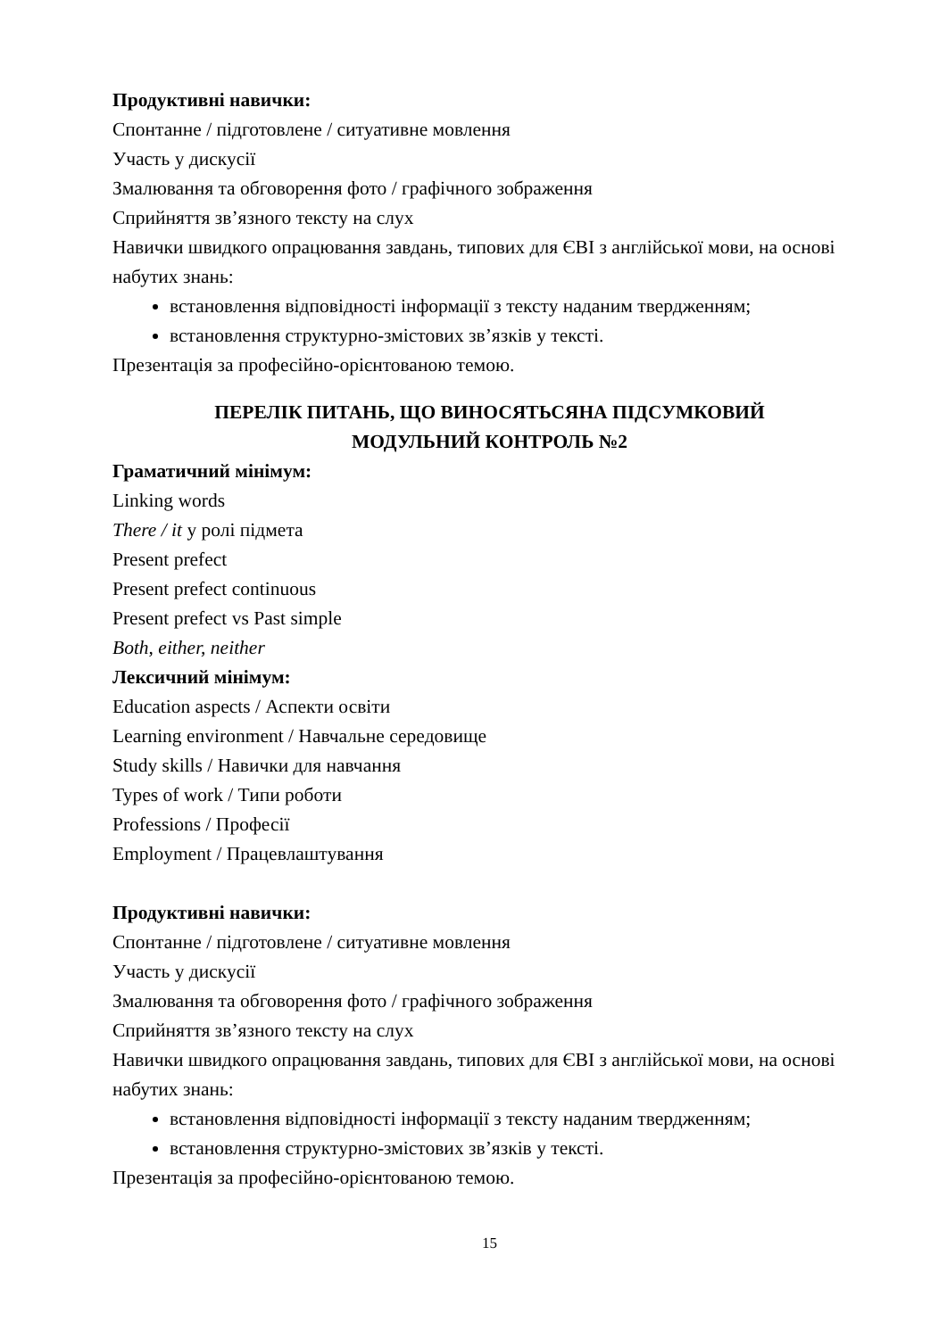Продуктивні навички:
Спонтанне / підготовлене / ситуативне мовлення
Участь у дискусії
Змалювання та обговорення фото / графічного зображення
Сприйняття зв’язного тексту на слух
Навички швидкого опрацювання завдань, типових для ЄВІ з англійської мови, на основі набутих знань:
встановлення відповідності інформації з тексту наданим твердженням;
встановлення структурно-змістових зв’язків у тексті.
Презентація за професійно-орієнтованою темою.
ПЕРЕЛІК ПИТАНЬ, ЩО ВИНОСЯТЬСЯНА ПІДСУМКОВИЙ
МОДУЛЬНИЙ КОНТРОЛЬ №2
Граматичний мінімум:
Linking words
There / it у ролі підмета
Present prefect
Present prefect continuous
Present prefect vs Past simple
Both, either, neither
Лексичний мінімум:
Education aspects / Аспекти освіти
Learning environment / Навчальне середовище
Study skills / Навички для навчання
Types of work / Типи роботи
Professions / Професії
Employment / Працевлаштування
Продуктивні навички:
Спонтанне / підготовлене / ситуативне мовлення
Участь у дискусії
Змалювання та обговорення фото / графічного зображення
Сприйняття зв’язного тексту на слух
Навички швидкого опрацювання завдань, типових для ЄВІ з англійської мови, на основі набутих знань:
встановлення відповідності інформації з тексту наданим твердженням;
встановлення структурно-змістових зв’язків у тексті.
Презентація за професійно-орієнтованою темою.
15